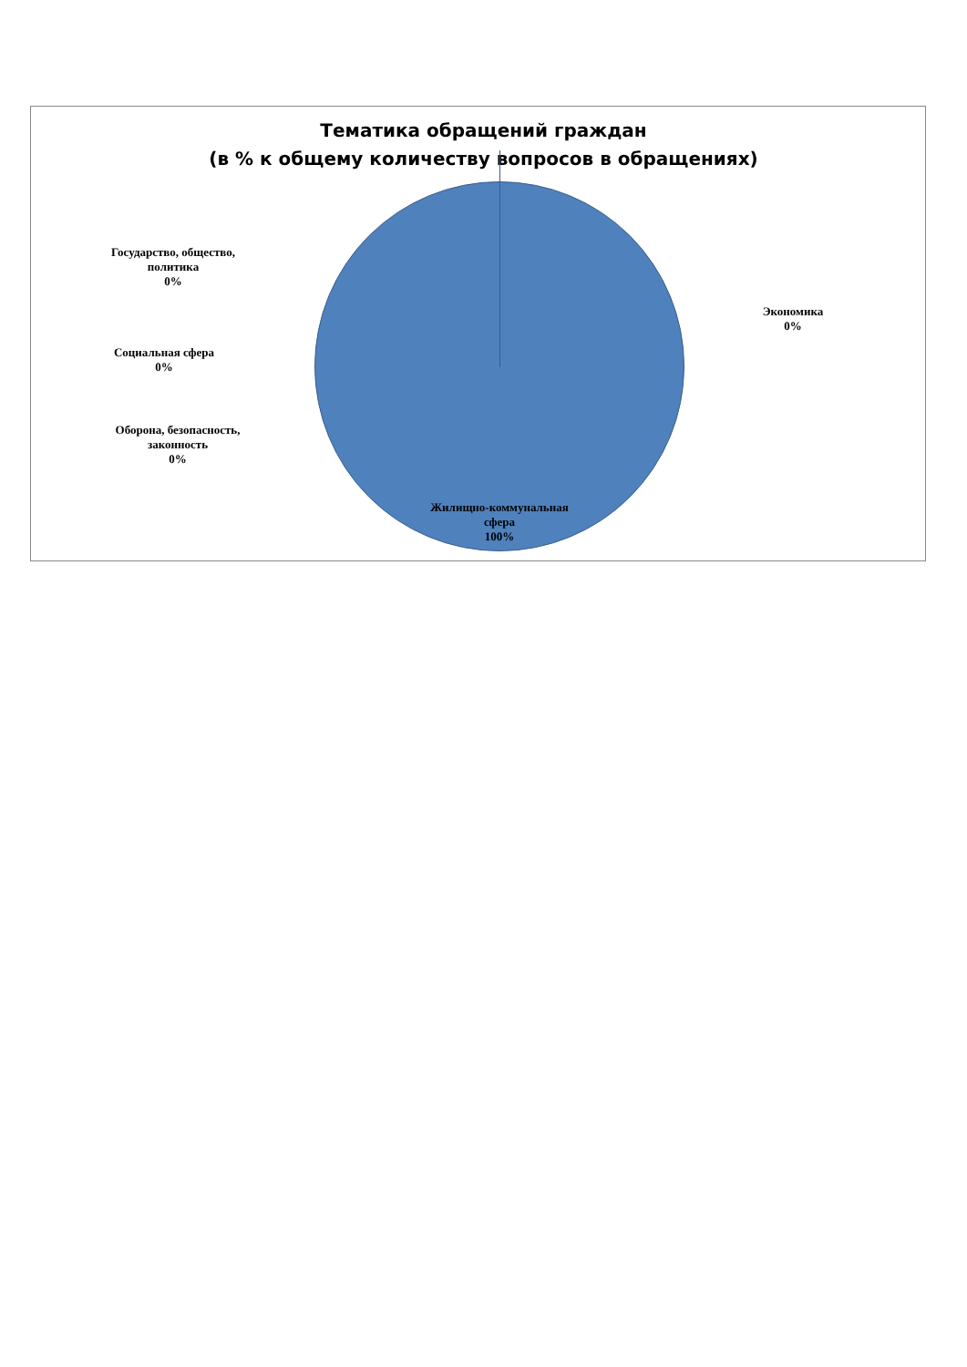Тематика обращений граждан
(в % к общему количеству вопросов в обращениях)
Государство, общество, политика
0%
Экономика
0%
Социальная сфера
0%
Оборона, безопасность, законность
0%
Жилищно-коммунальная сфера
100%